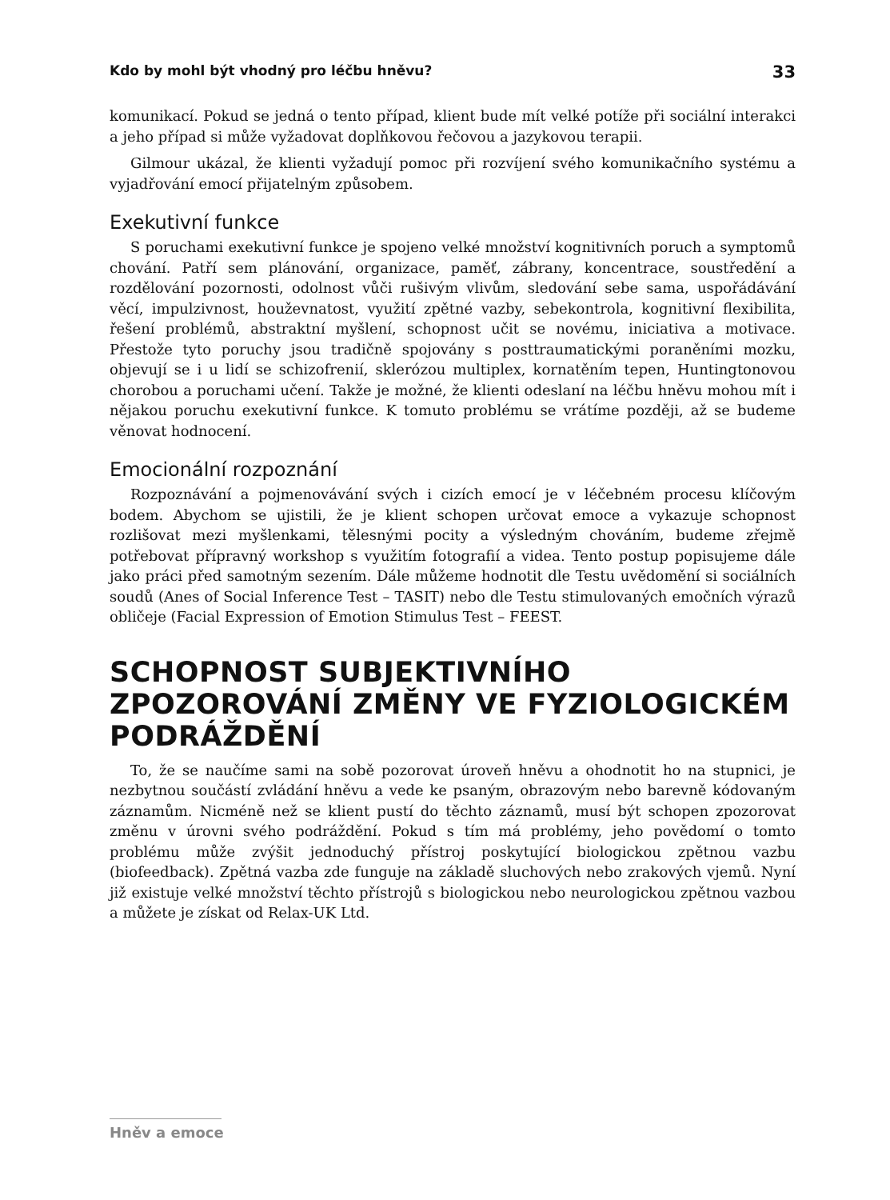Kdo by mohl být vhodný pro léčbu hněvu? 33
komunikací. Pokud se jedná o tento případ, klient bude mít velké potíže při sociální interakci a jeho případ si může vyžadovat doplňkovou řečovou a jazykovou terapii.
Gilmour ukázal, že klienti vyžadují pomoc při rozvíjení svého komunikačního systému a vyjadřování emocí přijatelným způsobem.
Exekutivní funkce
S poruchami exekutivní funkce je spojeno velké množství kognitivních poruch a symptomů chování. Patří sem plánování, organizace, paměť, zábrany, koncentrace, soustředění a rozdělování pozornosti, odolnost vůči rušivým vlivům, sledování sebe sama, uspořádávání věcí, impulzivnost, houževnatost, využití zpětné vazby, sebekontrola, kognitivní flexibilita, řešení problémů, abstraktní myšlení, schopnost učit se novému, iniciativa a motivace. Přestože tyto poruchy jsou tradičně spojovány s posttraumatickými poraněními mozku, objevují se i u lidí se schizofrenií, sklerózou multiplex, kornatěním tepen, Huntingtonovou chorobou a poruchami učení. Takže je možné, že klienti odeslaní na léčbu hněvu mohou mít i nějakou poruchu exekutivní funkce. K tomuto problému se vrátíme později, až se budeme věnovat hodnocení.
Emocionální rozpoznání
Rozpoznávání a pojmenovávání svých i cizích emocí je v léčebném procesu klíčovým bodem. Abychom se ujistili, že je klient schopen určovat emoce a vykazuje schopnost rozlišovat mezi myšlenkami, tělesnými pocity a výsledným chováním, budeme zřejmě potřebovat přípravný workshop s využitím fotografií a videa. Tento postup popisujeme dále jako práci před samotným sezením. Dále můžeme hodnotit dle Testu uvědomění si sociálních soudů (Anes of Social Inference Test – TASIT) nebo dle Testu stimulovaných emočních výrazů obličeje (Facial Expression of Emotion Stimulus Test – FEEST.
SCHOPNOST SUBJEKTIVNÍHO ZPOZOROVÁNÍ ZMĚNY VE FYZIOLOGICKÉM PODRÁŽDĚNÍ
To, že se naučíme sami na sobě pozorovat úroveň hněvu a ohodnotit ho na stupnici, je nezbytnou součástí zvládání hněvu a vede ke psaným, obrazovým nebo barevně kódovaným záznamům. Nicméně než se klient pustí do těchto záznamů, musí být schopen zpozorovat změnu v úrovni svého podráždění. Pokud s tím má problémy, jeho povědomí o tomto problému může zvýšit jednoduchý přístroj poskytující biologickou zpětnou vazbu (biofeedback). Zpětná vazba zde funguje na základě sluchových nebo zrakových vjemů. Nyní již existuje velké množství těchto přístrojů s biologickou nebo neurologickou zpětnou vazbou a můžete je získat od Relax-UK Ltd.
Hněv a emoce